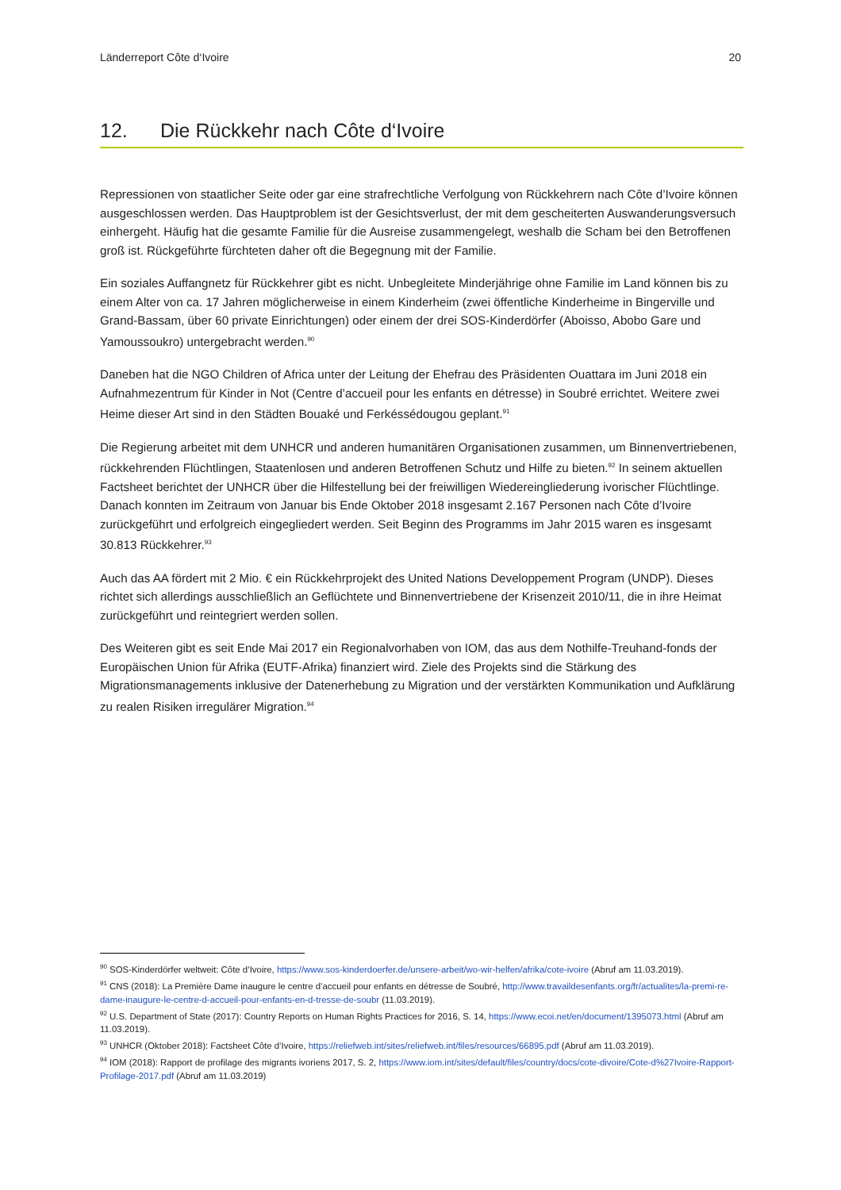Länderreport Côte d‘Ivoire 20
12. Die Rückkehr nach Côte d‘Ivoire
Repressionen von staatlicher Seite oder gar eine strafrechtliche Verfolgung von Rückkehrern nach Côte d’Ivoire können ausgeschlossen werden. Das Hauptproblem ist der Gesichtsverlust, der mit dem gescheiterten Auswanderungsversuch einhergeht. Häufig hat die gesamte Familie für die Ausreise zusammengelegt, weshalb die Scham bei den Betroffenen groß ist. Rückgeführte fürchteten daher oft die Begegnung mit der Familie.
Ein soziales Auffangnetz für Rückkehrer gibt es nicht. Unbegleitete Minderjährige ohne Familie im Land können bis zu einem Alter von ca. 17 Jahren möglicherweise in einem Kinderheim (zwei öffentliche Kinderheime in Bingerville und Grand-Bassam, über 60 private Einrichtungen) oder einem der drei SOS-Kinderdörfer (Aboisso, Abobo Gare und Yamoussoukro) untergebracht werden.<sup>90</sup>
Daneben hat die NGO Children of Africa unter der Leitung der Ehefrau des Präsidenten Ouattara im Juni 2018 ein Aufnahmezentrum für Kinder in Not (Centre d’accueil pour les enfants en détresse) in Soubré errichtet. Weitere zwei Heime dieser Art sind in den Städten Bouaké und Ferkéssédougou geplant.<sup>91</sup>
Die Regierung arbeitet mit dem UNHCR und anderen humanitären Organisationen zusammen, um Binnenvertriebenen, rückkehrenden Flüchtlingen, Staatenlosen und anderen Betroffenen Schutz und Hilfe zu bieten.<sup>92</sup> In seinem aktuellen Factsheet berichtet der UNHCR über die Hilfestellung bei der freiwilligen Wiedereingliederung ivorischer Flüchtlinge. Danach konnten im Zeitraum von Januar bis Ende Oktober 2018 insgesamt 2.167 Personen nach Côte d’Ivoire zurückgeführt und erfolgreich eingegliedert werden. Seit Beginn des Programms im Jahr 2015 waren es insgesamt 30.813 Rückkehrer.<sup>93</sup>
Auch das AA fördert mit 2 Mio. € ein Rückkehrprojekt des United Nations Developpement Program (UNDP). Dieses richtet sich allerdings ausschließlich an Geflüchtete und Binnenvertriebene der Krisenzeit 2010/11, die in ihre Heimat zurückgeführt und reintegriert werden sollen.
Des Weiteren gibt es seit Ende Mai 2017 ein Regionalvorhaben von IOM, das aus dem Nothilfe-Treuhand-fonds der Europäischen Union für Afrika (EUTF-Afrika) finanziert wird. Ziele des Projekts sind die Stärkung des Migrationsmanagements inklusive der Datenerhebung zu Migration und der verstärkten Kommunikation und Aufklärung zu realen Risiken irregulärer Migration.<sup>94</sup>
<sup>90</sup> SOS-Kinderdörfer weltweit: Côte d’Ivoire, https://www.sos-kinderdoerfer.de/unsere-arbeit/wo-wir-helfen/afrika/cote-ivoire (Abruf am 11.03.2019).
<sup>91</sup> CNS (2018): La Première Dame inaugure le centre d’accueil pour enfants en détresse de Soubré, http://www.travaildesenfants.org/fr/actualites/la-premi-re-dame-inaugure-le-centre-d-accueil-pour-enfants-en-d-tresse-de-soubr (11.03.2019).
<sup>92</sup> U.S. Department of State (2017): Country Reports on Human Rights Practices for 2016, S. 14, https://www.ecoi.net/en/document/1395073.html (Abruf am 11.03.2019).
<sup>93</sup> UNHCR (Oktober 2018): Factsheet Côte d’Ivoire, https://reliefweb.int/sites/reliefweb.int/files/resources/66895.pdf (Abruf am 11.03.2019).
<sup>94</sup> IOM (2018): Rapport de profilage des migrants ivoriens 2017, S. 2, https://www.iom.int/sites/default/files/country/docs/cote-divoire/Cote-d%27Ivoire-Rapport-Profilage-2017.pdf (Abruf am 11.03.2019)